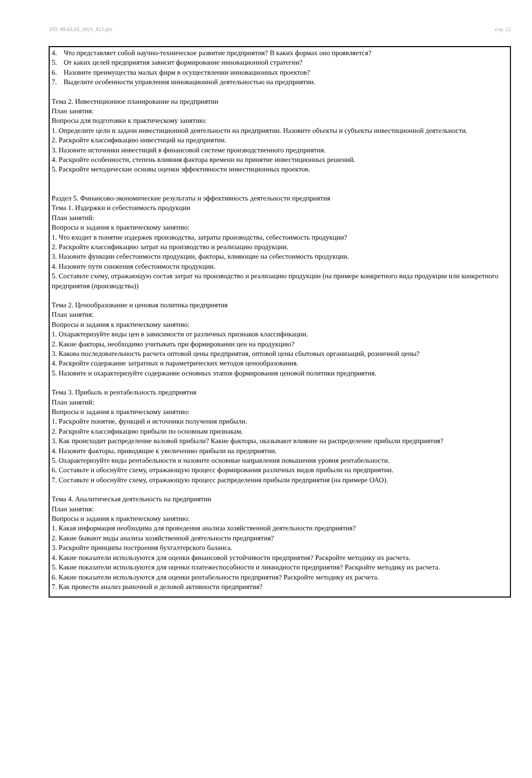УП: 09.03.03_2021_821.plx стр. 12
4. Что представляет собой научно-техническое развитие предприятия? В каких формах оно проявляется?
5. От каких целей предприятия зависит формирование инновационной стратегии?
6. Назовите преимущества малых фирм в осуществлении инновационных проектов?
7. Выделите особенности управления инновационной деятельностью на предприятии.
Тема 2. Инвестиционное планирование на предприятии
План занятия:
Вопросы для подготовки к практическому занятию:
1. Определите цели и задачи инвестиционной деятельности на предприятии. Назовите объекты и субъекты инвестиционной деятельности.
2. Раскройте классификацию инвестиций на предприятии.
3. Назовите источники инвестиций в финансовой системе производственного предприятия.
4. Раскройте особенности, степень влияния фактора времени на принятие инвестиционных решений.
5. Раскройте методические основы оценки эффективности инвестиционных проектов.
Раздел 5. Финансово-экономические результаты и эффективность деятельности предприятия
Тема 1. Издержки и себестоимость продукции
План занятий:
Вопросы и задания к практическому занятию:
1. Что входит в понятие издержек производства, затраты производства, себестоимость продукции?
2. Раскройте классификацию затрат на производство и реализацию продукции.
3. Назовите функции себестоимости продукции, факторы, влияющие на себестоимость продукции.
4. Назовите пути снижения себестоимости продукции.
5. Составьте схему, отражающую состав затрат на производство и реализацию продукции (на примере конкретного вида продукции или конкретного предприятия (производства))
Тема 2. Ценообразование и ценовая политика предприятия
План занятия:
Вопросы и задания к практическому занятию:
1. Охарактеризуйте виды цен в зависимости от различных признаков классификации.
2. Какие факторы, необходимо учитывать при формировании цен на продукцию?
3. Какова последовательность расчета оптовой цены предприятия, оптовой цены сбытовых организаций, розничной цены?
4. Раскройте содержание затратных и параметрических методов ценообразования.
5. Назовите и охарактеризуйте содержание основных этапов формирования ценовой политики предприятия.
Тема 3. Прибыль и рентабельность предприятия
План занятий:
Вопросы и задания к практическому занятию:
1. Раскройте понятие, функций и источники получения прибыли.
2. Раскройте классификацию прибыли по основным признакам.
3. Как происходит распределение валовой прибыли? Какие факторы, оказывают влияние на распределение прибыли предприятия?
4. Назовите факторы, приводящие к увеличению прибыли на предприятии.
5. Охарактеризуйте виды рентабельности и назовите основные направления повышения уровня рентабельности.
6. Составьте и обоснуйте схему, отражающую процесс формирования различных видов прибыли на предприятии.
7. Составьте и обоснуйте схему, отражающую процесс распределения прибыли предприятия (на примере ОАО).
Тема 4. Аналитическая деятельность на предприятии
План занятия:
Вопросы и задания к практическому занятию:
1. Какая информация необходима для проведения анализа хозяйственной деятельности предприятия?
2. Какие бывают виды анализа хозяйственной деятельности предприятия?
3. Раскройте принципы построения бухгалтерского баланса.
4. Какие показатели используются для оценки финансовой устойчивости предприятия? Раскройте методику их расчета.
5. Какие показатели используются для оценки платежеспособности и ликвидности предприятия? Раскройте методику их расчета.
6. Какие показатели используются для оценки рентабельности предприятия? Раскройте методику их расчета.
7. Как провести анализ рыночной и деловой активности предприятия?